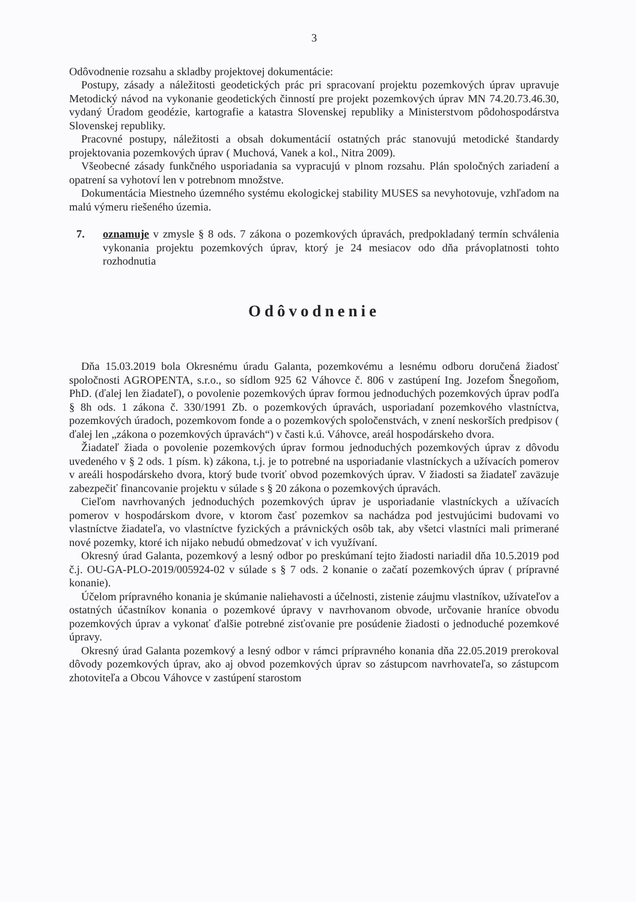3
Odôvodnenie rozsahu a skladby projektovej dokumentácie:
Postupy, zásady a náležitosti geodetických prác pri spracovaní projektu pozemkových úprav upravuje Metodický návod na vykonanie geodetických činností pre projekt pozemkových úprav MN 74.20.73.46.30, vydaný Úradom geodézie, kartografie a katastra Slovenskej republiky a Ministerstvom pôdohospodárstva Slovenskej republiky.
Pracovné postupy, náležitosti a obsah dokumentácií ostatných prác stanovujú metodické štandardy projektovania pozemkových úprav ( Muchová, Vanek a kol., Nitra 2009).
Všeobecné zásady funkčného usporiadania sa vypracujú v plnom rozsahu. Plán spoločných zariadení a opatrení sa vyhotoví len v potrebnom množstve.
Dokumentácia Miestneho územného systému ekologickej stability MUSES sa nevyhotovuje, vzhľadom na malú výmeru riešeného územia.
7. oznamuje v zmysle § 8 ods. 7 zákona o pozemkových úpravách, predpokladaný termín schválenia vykonania projektu pozemkových úprav, ktorý je 24 mesiacov odo dňa právoplatnosti tohto rozhodnutia
Odôvodnenie
Dňa 15.03.2019 bola Okresnému úradu Galanta, pozemkovému a lesnému odboru doručená žiadosť spoločnosti AGROPENTA, s.r.o., so sídlom 925 62 Váhovce č. 806 v zastúpení Ing. Jozefom Šnegoňom, PhD. (ďalej len žiadateľ), o povolenie pozemkových úprav formou jednoduchých pozemkových úprav podľa § 8h ods. 1 zákona č. 330/1991 Zb. o pozemkových úpravách, usporiadaní pozemkového vlastníctva, pozemkových úradoch, pozemkovom fonde a o pozemkových spoločenstvách, v znení neskorších predpisov ( ďalej len „zákona o pozemkových úpravách“) v časti k.ú. Váhovce, areál hospodárskeho dvora.
Žiadateľ žiada o povolenie pozemkových úprav formou jednoduchých pozemkových úprav z dôvodu uvedeného v § 2 ods. 1 písm. k) zákona, t.j. je to potrebné na usporiadanie vlastníckych a užívacích pomerov v areáli hospodárskeho dvora, ktorý bude tvoriť obvod pozemkových úprav. V žiadosti sa žiadateľ zaväzuje zabezpečiť financovanie projektu v súlade s § 20 zákona o pozemkových úpravách.
Cieľom navrhovaných jednoduchých pozemkových úprav je usporiadanie vlastníckych a užívacích pomerov v hospodárskom dvore, v ktorom časť pozemkov sa nachádza pod jestvujúcimi budovami vo vlastníctve žiadateľa, vo vlastníctve fyzických a právnických osôb tak, aby všetci vlastníci mali primerané nové pozemky, ktoré ich nijako nebudú obmedzovať v ich využívaní.
Okresný úrad Galanta, pozemkový a lesný odbor po preskúmaní tejto žiadosti nariadil dňa 10.5.2019 pod č.j. OU-GA-PLO-2019/005924-02 v súlade s § 7 ods. 2 konanie o začatí pozemkových úprav ( prípravné konanie).
Účelom prípravného konania je skúmanie naliehavosti a účelnosti, zistenie záujmu vlastníkov, užívateľov a ostatných účastníkov konania o pozemkové úpravy v navrhovanom obvode, určovanie hraníce obvodu pozemkových úprav a vykonať ďalšie potrebné zisťovanie pre posúdenie žiadosti o jednoduché pozemkové úpravy.
Okresný úrad Galanta pozemkový a lesný odbor v rámci prípravného konania dňa 22.05.2019 prerokoval dôvody pozemkových úprav, ako aj obvod pozemkových úprav so zástupcom navrhovateľa, so zástupcom zhotoviteľa a Obcou Váhovce v zastúpení starostom